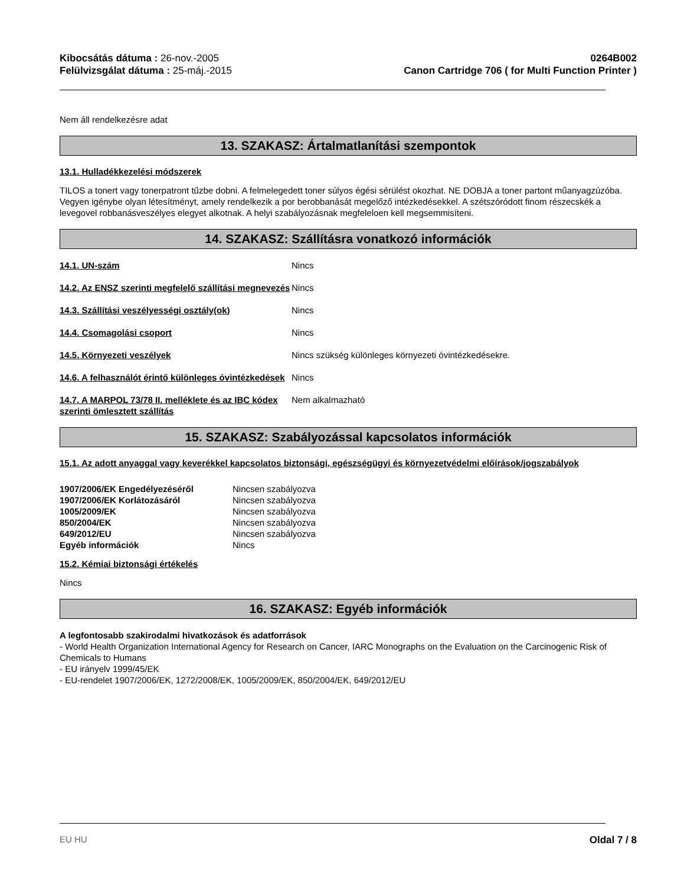Kibocsátás dátuma : 26-nov.-2005
Felülvizsgálat dátuma : 25-máj.-2015
0264B002
Canon Cartridge 706 ( for Multi Function Printer )
Nem áll rendelkezésre adat
13. SZAKASZ: Ártalmatlanítási szempontok
13.1. Hulladékkezelési módszerek
TILOS a tonert vagy tonerpatront tűzbe dobni. A felmelegedett toner súlyos égési sérülést okozhat. NE DOBJA a toner partont műanyagzúzóba. Vegyen igénybe olyan létesítményt, amely rendelkezik a por berobbanását megelőző intézkedésekkel. A szétszóródott finom részecskék a levegovel robbanásveszélyes elegyet alkotnak. A helyi szabályozásnak megfeleloen kell megsemmisíteni.
14. SZAKASZ: Szállításra vonatkozó információk
| 14.1. UN-szám | Nincs |
| 14.2. Az ENSZ szerinti megfelelő szállítási megnevezés | Nincs |
| 14.3. Szállítási veszélyességi osztály(ok) | Nincs |
| 14.4. Csomagolási csoport | Nincs |
| 14.5. Környezeti veszélyek | Nincs szükség különleges környezeti óvintézkedésekre. |
| 14.6. A felhasználót érintő különleges óvintézkedések | Nincs |
| 14.7. A MARPOL 73/78 II. melléklete és az IBC kódex szerinti ömlesztett szállítás | Nem alkalmazható |
15. SZAKASZ: Szabályozással kapcsolatos információk
15.1. Az adott anyaggal vagy keverékkel kapcsolatos biztonsági, egészségügyi és környezetvédelmi előírások/jogszabályok
| 1907/2006/EK Engedélyezéséről | Nincsen szabályozva |
| 1907/2006/EK Korlátozásáról | Nincsen szabályozva |
| 1005/2009/EK | Nincsen szabályozva |
| 850/2004/EK | Nincsen szabályozva |
| 649/2012/EU | Nincsen szabályozva |
| Egyéb információk | Nincs |
15.2. Kémiai biztonsági értékelés
Nincs
16. SZAKASZ: Egyéb információk
A legfontosabb szakirodalmi hivatkozások és adatforrások
- World Health Organization International Agency for Research on Cancer, IARC Monographs on the Evaluation on the Carcinogenic Risk of Chemicals to Humans
- EU irányelv 1999/45/EK
- EU-rendelet 1907/2006/EK, 1272/2008/EK, 1005/2009/EK, 850/2004/EK, 649/2012/EU
EU HU Oldal 7 / 8